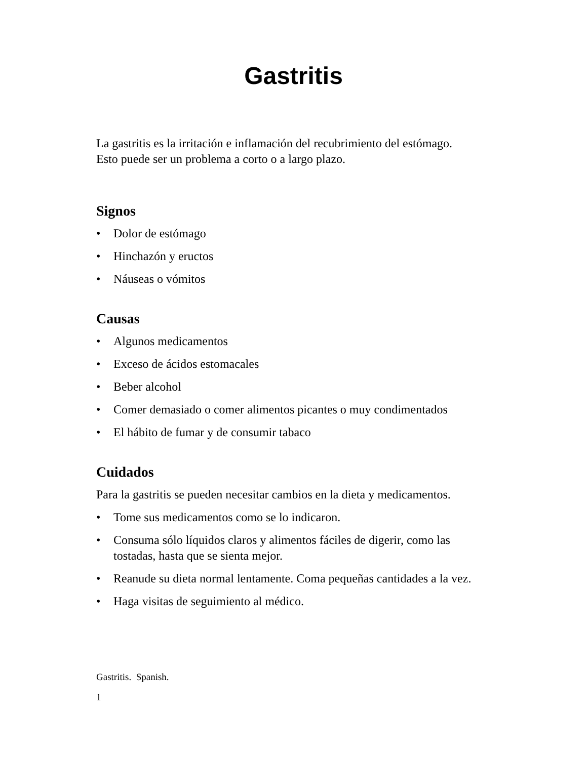Gastritis
La gastritis es la irritación e inflamación del recubrimiento del estómago.
Esto puede ser un problema a corto o a largo plazo.
Signos
• Dolor de estómago
• Hinchazón y eructos
• Náuseas o vómitos
Causas
• Algunos medicamentos
• Exceso de ácidos estomacales
• Beber alcohol
• Comer demasiado o comer alimentos picantes o muy condimentados
• El hábito de fumar y de consumir tabaco
Cuidados
Para la gastritis se pueden necesitar cambios en la dieta y medicamentos.
• Tome sus medicamentos como se lo indicaron.
• Consuma sólo líquidos claros y alimentos fáciles de digerir, como las tostadas, hasta que se sienta mejor.
• Reanude su dieta normal lentamente. Coma pequeñas cantidades a la vez.
• Haga visitas de seguimiento al médico.
Gastritis. Spanish.
1